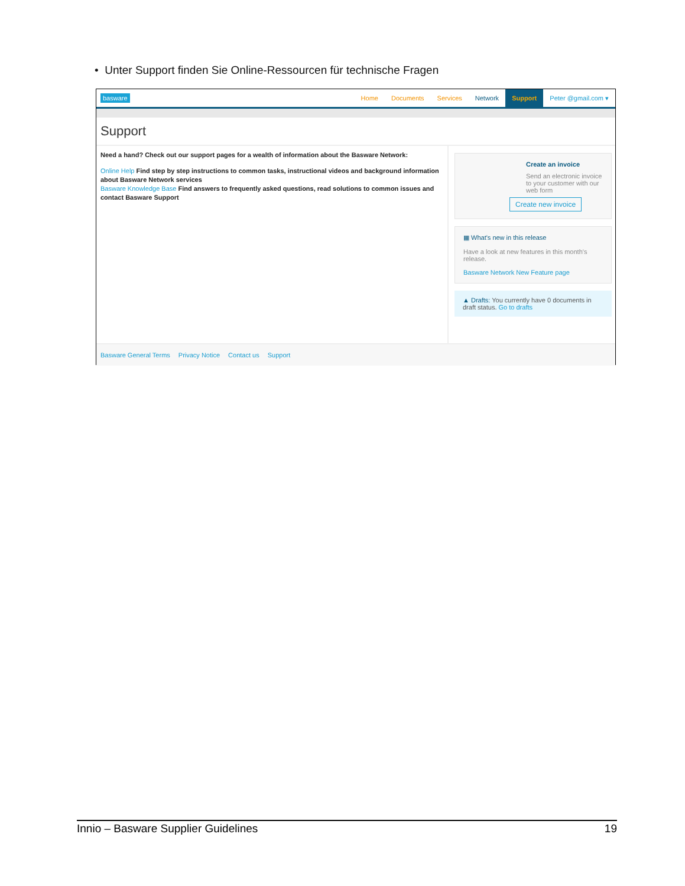• Unter Support finden Sie Online-Ressourcen für technische Fragen
basware
Home Documents Services Network Support Peter @gmail.com ▾
Support
Need a hand? Check out our support pages for a wealth of information about the Basware Network:
Online Help Find step by step instructions to common tasks, instructional videos and background information about Basware Network services
Basware Knowledge Base Find answers to frequently asked questions, read solutions to common issues and contact Basware Support
Create an invoice
Send an electronic invoice
to your customer with our
web form
Create new invoice
▦ What's new in this release
Have a look at new features in this month's release.
Basware Network New Feature page
▲ Drafts: You currently have 0 documents in draft status. Go to drafts
Basware General Terms Privacy Notice Contact us Support
Innio – Basware Supplier Guidelines 19